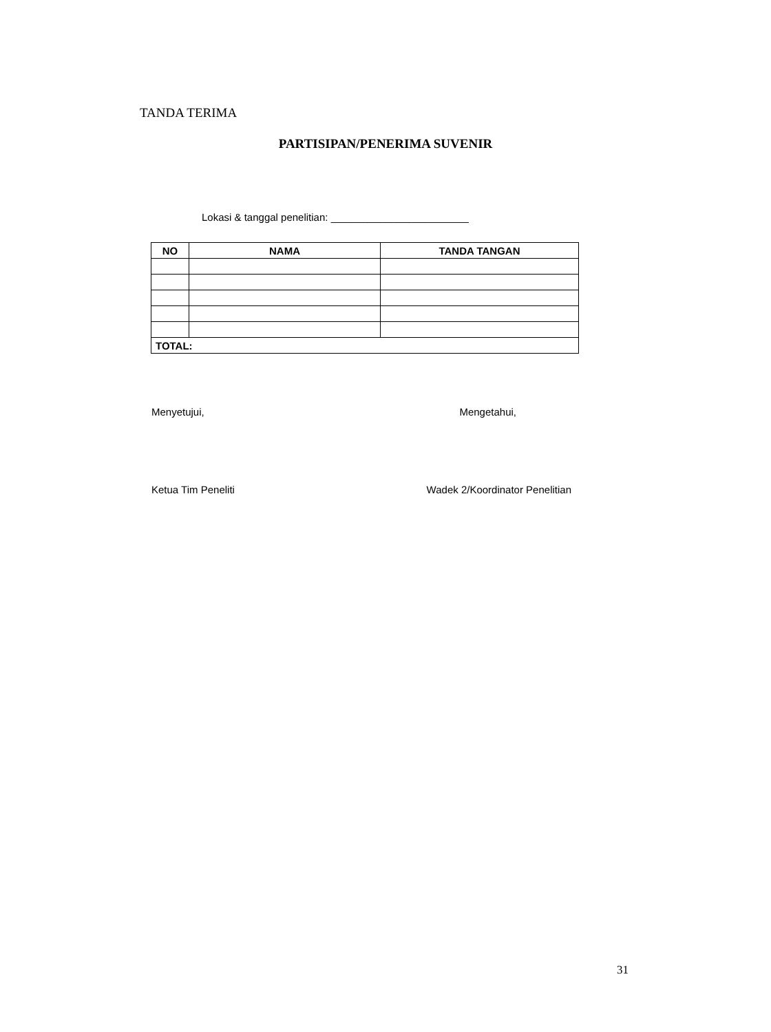TANDA TERIMA
PARTISIPAN/PENERIMA SUVENIR
Lokasi & tanggal penelitian: ________________________
| NO | NAMA | TANDA TANGAN |
| --- | --- | --- |
| TOTAL: | | |
Menyetujui, Mengetahui,
Ketua Tim Peneliti Wadek 2/Koordinator Penelitian
31